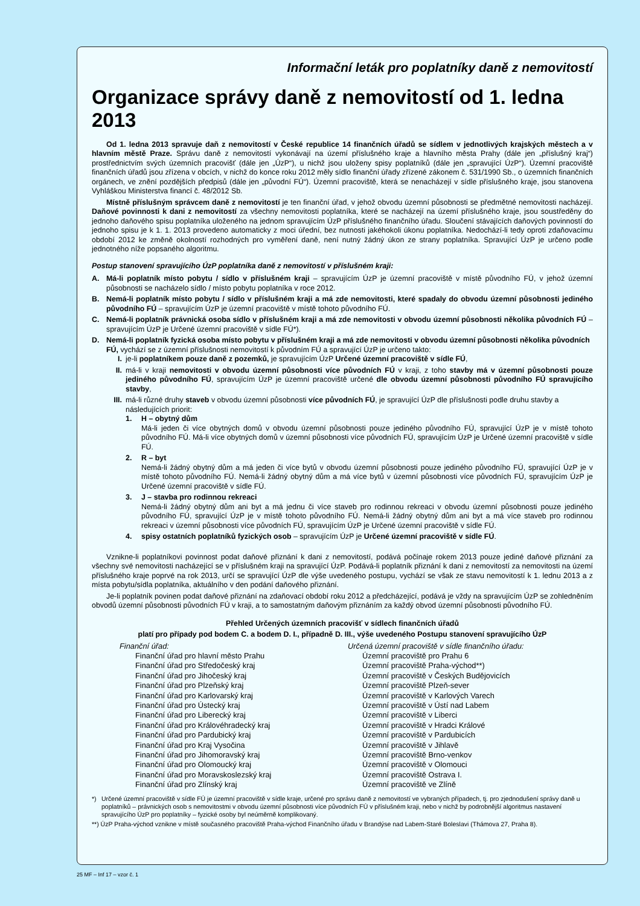Informační leták pro poplatníky daně z nemovitostí
Organizace správy daně z nemovitostí od 1. ledna 2013
Od 1. ledna 2013 spravuje daň z nemovitostí v České republice 14 finančních úřadů se sídlem v jednotlivých krajských městech a v hlavním městě Praze. Správu daně z nemovitostí vykonávají na území příslušného kraje a hlavního města Prahy (dále jen „příslušný kraj“) prostřednictvím svých územních pracovišť (dále jen „ÚzP“), u nichž jsou uloženy spisy poplatníků (dále jen „spravující ÚzP“). Územní pracoviště finančních úřadů jsou zřízena v obcích, v nichž do konce roku 2012 měly sídlo finanční úřady zřízené zákonem č. 531/1990 Sb., o územních finančních orgánech, ve znění pozdějších předpisů (dále jen „původní FÚ“). Územní pracoviště, která se nenacházejí v sídle příslušného kraje, jsou stanovena Vyhláškou Ministerstva financí č. 48/2012 Sb.
Místně příslušným správcem daně z nemovitostí je ten finanční úřad, v jehož obvodu územní působnosti se předmětné nemovitosti nacházejí. Daňové povinnosti k dani z nemovitostí za všechny nemovitosti poplatníka, které se nacházejí na území příslušného kraje, jsou soustředěny do jednoho daňového spisu poplatníka uloženého na jednom spravujícím ÚzP příslušného finančního úřadu. Sloučení stávajících daňových povinností do jednoho spisu je k 1. 1. 2013 provedeno automaticky z moci úřední, bez nutnosti jakéhokoli úkonu poplatníka. Nedochází-li tedy oproti zdaňovacímu období 2012 ke změně okolností rozhodných pro vyměření daně, není nutný žádný úkon ze strany poplatníka. Spravující ÚzP je určeno podle jednotného níže popsaného algoritmu.
Postup stanovení spravujícího ÚzP poplatníka daně z nemovitostí v příslušném kraji:
A. Má-li poplatník místo pobytu / sídlo v příslušném kraji – spravujícím ÚzP je územní pracoviště v místě původního FÚ, v jehož územní působnosti se nacházelo sídlo / místo pobytu poplatníka v roce 2012.
B. Nemá-li poplatník místo pobytu / sídlo v příslušném kraji a má zde nemovitosti, které spadaly do obvodu územní působnosti jediného původního FÚ – spravujícím ÚzP je územní pracoviště v místě tohoto původního FÚ.
C. Nemá-li poplatník právnická osoba sídlo v příslušném kraji a má zde nemovitosti v obvodu územní působnosti několika původních FÚ – spravujícím ÚzP je Určené územní pracoviště v sídle FÚ*).
D. Nemá-li poplatník fyzická osoba místo pobytu v příslušném kraji a má zde nemovitosti v obvodu územní působnosti několika původních FÚ, vychází se z územní příslušnosti nemovitostí k původním FÚ a spravující ÚzP je určeno takto:
I. je-li poplatníkem pouze daně z pozemků, je spravujícím ÚzP Určené územní pracoviště v sídle FÚ,
II. má-li v kraji nemovitosti v obvodu územní působnosti více původních FÚ v kraji, z toho stavby má v územní působnosti pouze jediného původního FÚ, spravujícím ÚzP je územní pracoviště určené dle obvodu územní působnosti původního FÚ spravujícího stavby,
III.
má-li různé druhy staveb v obvodu územní působnosti více původních FÚ, je spravující ÚzP dle příslušnosti podle druhu stavby a následujících priorit:
1. H – obytný dům
Má-li jeden či více obytných domů v obvodu územní působnosti pouze jediného původního FÚ, spravující ÚzP je v místě tohoto původního FÚ. Má-li více obytných domů v územní působnosti více původních FÚ, spravujícím ÚzP je Určené územní pracoviště v sídle FÚ.
2. R – byt
Nemá-li žádný obytný dům a má jeden či více bytů v obvodu územní působnosti pouze jediného původního FÚ, spravující ÚzP je v místě tohoto původního FÚ. Nemá-li žádný obytný dům a má více bytů v územní působnosti více původních FÚ, spravujícím ÚzP je Určené územní pracoviště v sídle FÚ.
3. J – stavba pro rodinnou rekreaci
Nemá-li žádný obytný dům ani byt a má jednu či více staveb pro rodinnou rekreaci v obvodu územní působnosti pouze jediného původního FÚ, spravující ÚzP je v místě tohoto původního FÚ. Nemá-li žádný obytný dům ani byt a má více staveb pro rodinnou rekreaci v územní působnosti více původních FÚ, spravujícím ÚzP je Určené územní pracoviště v sídle FÚ.
4. spisy ostatních poplatníků fyzických osob – spravujícím ÚzP je Určené územní pracoviště v sídle FÚ.
Vznikne-li poplatníkovi povinnost podat daňové přiznání k dani z nemovitostí, podává počínaje rokem 2013 pouze jediné daňové přiznání za všechny své nemovitosti nacházející se v příslušném kraji na spravující ÚzP. Podává-li poplatník přiznání k dani z nemovitostí za nemovitosti na území příslušného kraje poprvé na rok 2013, určí se spravující ÚzP dle výše uvedeného postupu, vychází se však ze stavu nemovitostí k 1. lednu 2013 a z místa pobytu/sídla poplatníka, aktuálního v den podání daňového přiznání.
Je-li poplatník povinen podat daňové přiznání na zdaňovací období roku 2012 a předcházející, podává je vždy na spravujícím ÚzP se zohledněním obvodů územní působnosti původních FÚ v kraji, a to samostatným daňovým přiznáním za každý obvod územní působnosti původního FÚ.
Přehled Určených územních pracovišť v sídlech finančních úřadů
platí pro případy pod bodem C. a bodem D. I., případně D. III., výše uvedeného Postupu stanovení spravujícího ÚzP
| Finanční úřad: | Určená územní pracoviště v sídle finančního úřadu: |
| --- | --- |
| Finanční úřad pro hlavní město Prahu | Územní pracoviště pro Prahu 6 |
| Finanční úřad pro Středočeský kraj | Územní pracoviště Praha-východ**) |
| Finanční úřad pro Jihočeský kraj | Územní pracoviště v Českých Budějovicích |
| Finanční úřad pro Plzeňský kraj | Územní pracoviště Plzeň-sever |
| Finanční úřad pro Karlovarský kraj | Územní pracoviště v Karlových Varech |
| Finanční úřad pro Ústecký kraj | Územní pracoviště v Ústí nad Labem |
| Finanční úřad pro Liberecký kraj | Územní pracoviště v Liberci |
| Finanční úřad pro Královéhradecký kraj | Územní pracoviště v Hradci Králové |
| Finanční úřad pro Pardubický kraj | Územní pracoviště v Pardubicích |
| Finanční úřad pro Kraj Vysočina | Územní pracoviště v Jihlavě |
| Finanční úřad pro Jihomoravský kraj | Územní pracoviště Brno-venkov |
| Finanční úřad pro Olomoucký kraj | Územní pracoviště v Olomouci |
| Finanční úřad pro Moravskoslezský kraj | Územní pracoviště Ostrava I. |
| Finanční úřad pro Zlínský kraj | Územní pracoviště ve Zlíně |
*) Určené územní pracoviště v sídle FÚ je územní pracoviště v sídle kraje, určené pro správu daně z nemovitostí ve vybraných případech, tj. pro zjednodušení správy daně u poplatníků – právnických osob s nemovitostmi v obvodu územní působnosti více původních FÚ v příslušném kraji, nebo v nichž by podrobnější algoritmus nastavení spravujícího ÚzP pro poplatníky – fyzické osoby byl neúměrně komplikovaný.
**) ÚzP Praha-východ vznikne v místě současného pracoviště Praha-východ Finančního úřadu v Brandýse nad Labem-Staré Boleslavi (Thámova 27, Praha 8).
25 MF – Inf 17 – vzor č. 1